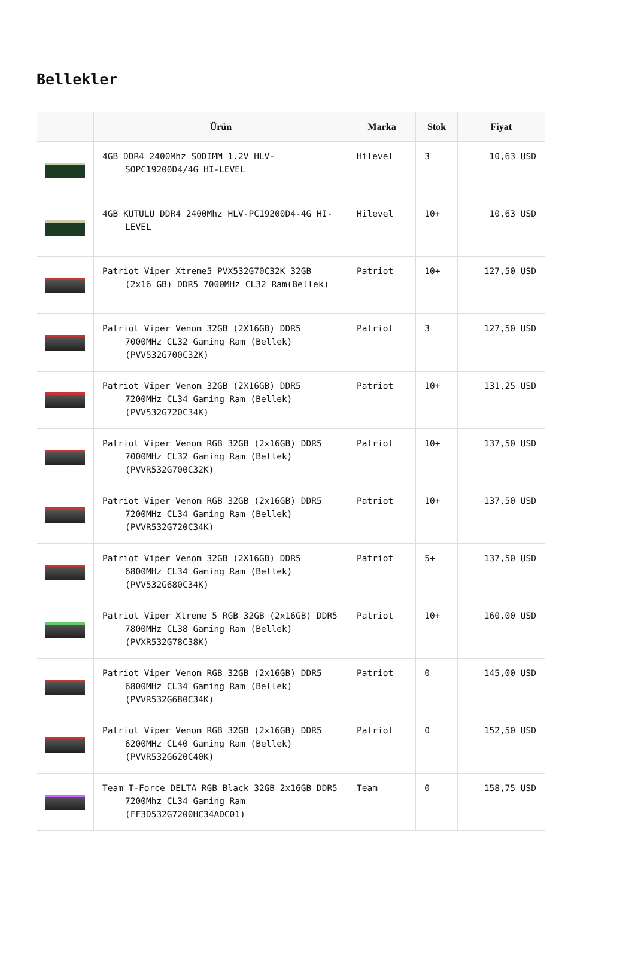Bellekler
| | Ürün | Marka | Stok | Fiyat |
| --- | --- | --- | --- | --- |
| | 4GB DDR4 2400Mhz SODIMM 1.2V HLV-SOPC19200D4/4G HI-LEVEL | Hilevel | 3 | 10,63 USD |
| | 4GB KUTULU DDR4 2400Mhz HLV-PC19200D4-4G HI-LEVEL | Hilevel | 10+ | 10,63 USD |
| | Patriot Viper Xtreme5 PVX532G70C32K 32GB (2x16 GB) DDR5 7000MHz CL32 Ram(Bellek) | Patriot | 10+ | 127,50 USD |
| | Patriot Viper Venom 32GB (2X16GB) DDR5 7000MHz CL32 Gaming Ram (Bellek) (PVV532G700C32K) | Patriot | 3 | 127,50 USD |
| | Patriot Viper Venom 32GB (2X16GB) DDR5 7200MHz CL34 Gaming Ram (Bellek) (PVV532G720C34K) | Patriot | 10+ | 131,25 USD |
| | Patriot Viper Venom RGB 32GB (2x16GB) DDR5 7000MHz CL32 Gaming Ram (Bellek) (PVVR532G700C32K) | Patriot | 10+ | 137,50 USD |
| | Patriot Viper Venom RGB 32GB (2x16GB) DDR5 7200MHz CL34 Gaming Ram (Bellek) (PVVR532G720C34K) | Patriot | 10+ | 137,50 USD |
| | Patriot Viper Venom 32GB (2X16GB) DDR5 6800MHz CL34 Gaming Ram (Bellek) (PVV532G680C34K) | Patriot | 5+ | 137,50 USD |
| | Patriot Viper Xtreme 5 RGB 32GB (2x16GB) DDR5 7800MHz CL38 Gaming Ram (Bellek) (PVXR532G78C38K) | Patriot | 10+ | 160,00 USD |
| | Patriot Viper Venom RGB 32GB (2x16GB) DDR5 6800MHz CL34 Gaming Ram (Bellek) (PVVR532G680C34K) | Patriot | 0 | 145,00 USD |
| | Patriot Viper Venom RGB 32GB (2x16GB) DDR5 6200MHz CL40 Gaming Ram (Bellek) (PVVR532G620C40K) | Patriot | 0 | 152,50 USD |
| | Team T-Force DELTA RGB Black 32GB 2x16GB DDR5 7200Mhz CL34 Gaming Ram (FF3D532G7200HC34ADC01) | Team | 0 | 158,75 USD |